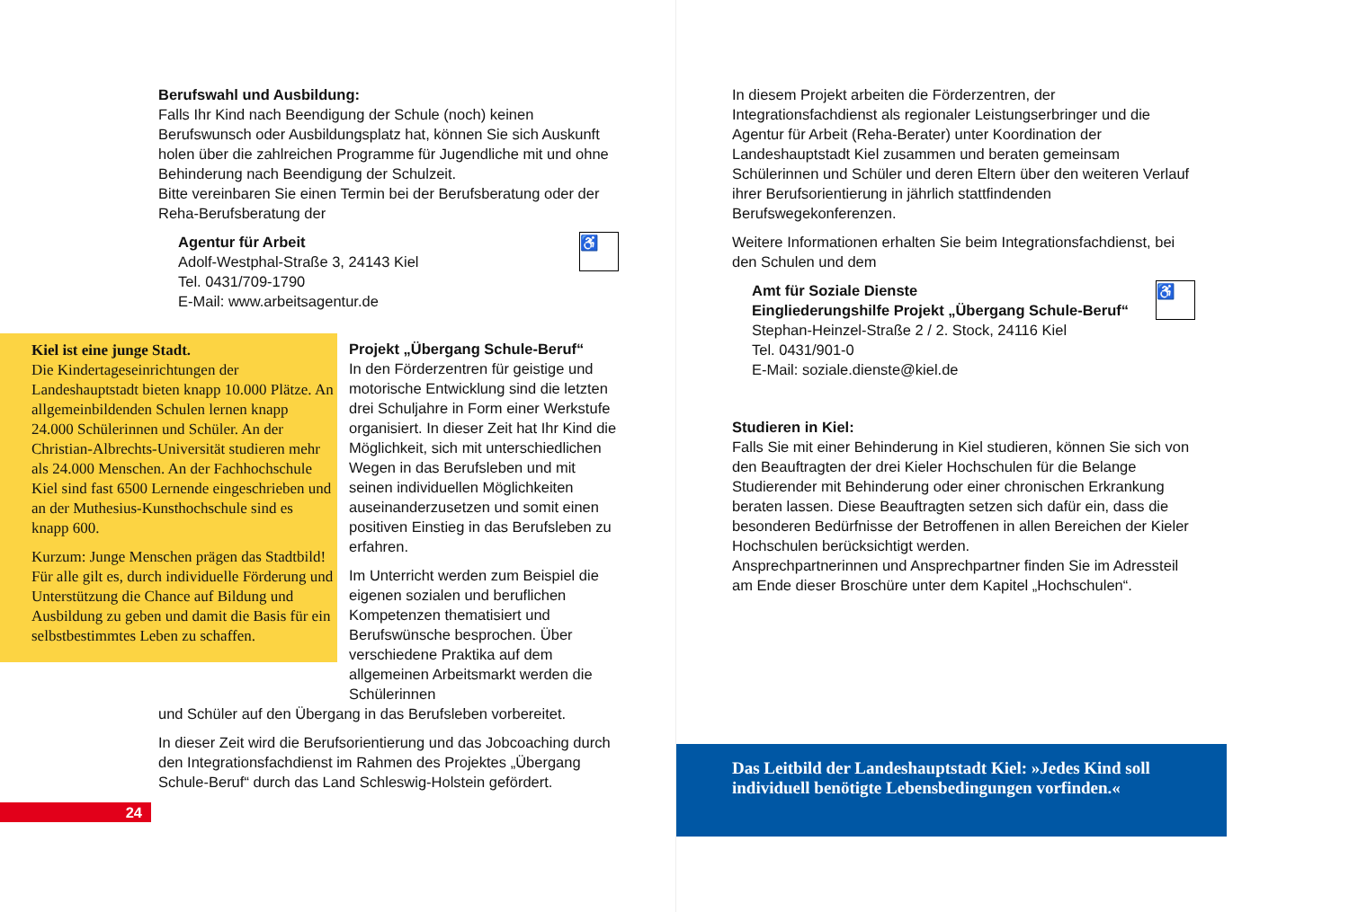Berufswahl und Ausbildung:
Falls Ihr Kind nach Beendigung der Schule (noch) keinen Berufswunsch oder Ausbildungsplatz hat, können Sie sich Auskunft holen über die zahlreichen Programme für Jugendliche mit und ohne Behinderung nach Beendigung der Schulzeit.
Bitte vereinbaren Sie einen Termin bei der Berufsberatung oder der Reha-Berufsberatung der
♿
Agentur für Arbeit
Adolf-Westphal-Straße 3, 24143 Kiel
Tel. 0431/709-1790
E-Mail: www.arbeitsagentur.de
Kiel ist eine junge Stadt.
Die Kindertageseinrichtungen der Landeshauptstadt bieten knapp 10.000 Plätze. An allgemeinbildenden Schulen lernen knapp 24.000 Schülerinnen und Schüler. An der Christian-Albrechts-Universität studieren mehr als 24.000 Menschen. An der Fachhochschule Kiel sind fast 6500 Lernende eingeschrieben und an der Muthesius-Kunsthochschule sind es knapp 600.
Kurzum: Junge Menschen prägen das Stadtbild! Für alle gilt es, durch individuelle Förderung und Unterstützung die Chance auf Bildung und Ausbildung zu geben und damit die Basis für ein selbstbestimmtes Leben zu schaffen.
Projekt „Übergang Schule-Beruf“
In den Förderzentren für geistige und motorische Entwicklung sind die letzten drei Schuljahre in Form einer Werkstufe organisiert. In dieser Zeit hat Ihr Kind die Möglichkeit, sich mit unterschiedlichen Wegen in das Berufsleben und mit seinen individuellen Möglichkeiten auseinanderzusetzen und somit einen positiven Einstieg in das Berufsleben zu erfahren.
Im Unterricht werden zum Beispiel die eigenen sozialen und beruflichen Kompetenzen thematisiert und Berufswünsche besprochen. Über verschiedene Praktika auf dem allgemeinen Arbeitsmarkt werden die Schülerinnen
und Schüler auf den Übergang in das Berufsleben vorbereitet.
In dieser Zeit wird die Berufsorientierung und das Jobcoaching durch den Integrationsfachdienst im Rahmen des Projektes „Übergang Schule-Beruf“ durch das Land Schleswig-Holstein gefördert.
24
In diesem Projekt arbeiten die Förderzentren, der Integrationsfachdienst als regionaler Leistungserbringer und die Agentur für Arbeit (Reha-Berater) unter Koordination der Landeshauptstadt Kiel zusammen und beraten gemeinsam Schülerinnen und Schüler und deren Eltern über den weiteren Verlauf ihrer Berufsorientierung in jährlich stattfindenden Berufswegekonferenzen.
Weitere Informationen erhalten Sie beim Integrationsfachdienst, bei den Schulen und dem
♿
Amt für Soziale Dienste
Eingliederungshilfe Projekt „Übergang Schule-Beruf“
Stephan-Heinzel-Straße 2 / 2. Stock, 24116 Kiel
Tel. 0431/901-0
E-Mail: soziale.dienste@kiel.de
Studieren in Kiel:
Falls Sie mit einer Behinderung in Kiel studieren, können Sie sich von den Beauftragten der drei Kieler Hochschulen für die Belange Studierender mit Behinderung oder einer chronischen Erkrankung beraten lassen. Diese Beauftragten setzen sich dafür ein, dass die besonderen Bedürfnisse der Betroffenen in allen Bereichen der Kieler Hochschulen berücksichtigt werden.
Ansprechpartnerinnen und Ansprechpartner finden Sie im Adressteil am Ende dieser Broschüre unter dem Kapitel „Hochschulen“.
Das Leitbild der Landeshauptstadt Kiel: »Jedes Kind soll individuell benötigte Lebensbedingungen vorfinden.«